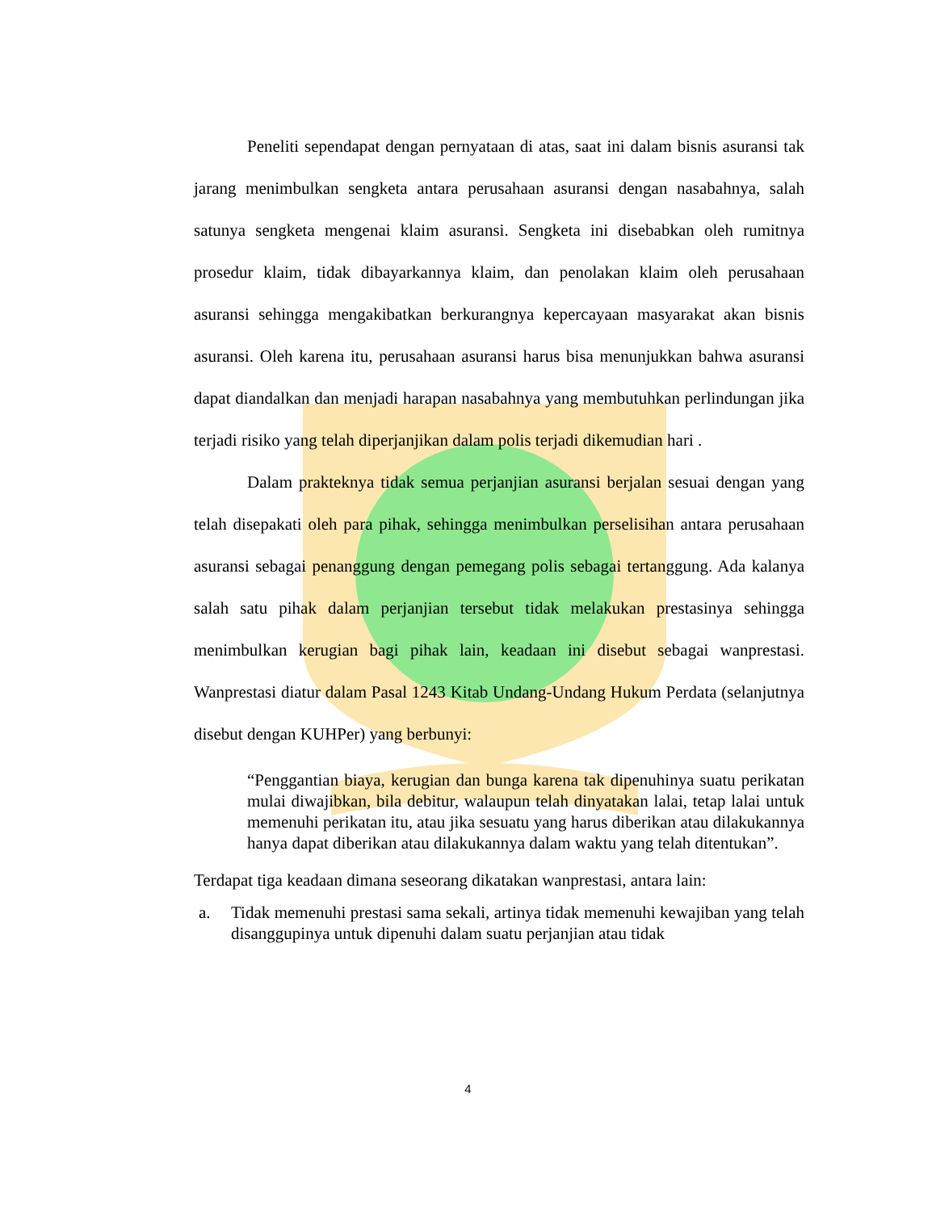Peneliti sependapat dengan pernyataan di atas, saat ini dalam bisnis asuransi tak jarang menimbulkan sengketa antara perusahaan asuransi dengan nasabahnya, salah satunya sengketa mengenai klaim asuransi. Sengketa ini disebabkan oleh rumitnya prosedur klaim, tidak dibayarkannya klaim, dan penolakan klaim oleh perusahaan asuransi sehingga mengakibatkan berkurangnya kepercayaan masyarakat akan bisnis asuransi. Oleh karena itu, perusahaan asuransi harus bisa menunjukkan bahwa asuransi dapat diandalkan dan menjadi harapan nasabahnya yang membutuhkan perlindungan jika terjadi risiko yang telah diperjanjikan dalam polis terjadi dikemudian hari .
Dalam prakteknya tidak semua perjanjian asuransi berjalan sesuai dengan yang telah disepakati oleh para pihak, sehingga menimbulkan perselisihan antara perusahaan asuransi sebagai penanggung dengan pemegang polis sebagai tertanggung. Ada kalanya salah satu pihak dalam perjanjian tersebut tidak melakukan prestasinya sehingga menimbulkan kerugian bagi pihak lain, keadaan ini disebut sebagai wanprestasi. Wanprestasi diatur dalam Pasal 1243 Kitab Undang-Undang Hukum Perdata (selanjutnya disebut dengan KUHPer) yang berbunyi:
“Penggantian biaya, kerugian dan bunga karena tak dipenuhinya suatu perikatan mulai diwajibkan, bila debitur, walaupun telah dinyatakan lalai, tetap lalai untuk memenuhi perikatan itu, atau jika sesuatu yang harus diberikan atau dilakukannya hanya dapat diberikan atau dilakukannya dalam waktu yang telah ditentukan”.
Terdapat tiga keadaan dimana seseorang dikatakan wanprestasi, antara lain:
a. Tidak memenuhi prestasi sama sekali, artinya tidak memenuhi kewajiban yang telah disanggupinya untuk dipenuhi dalam suatu perjanjian atau tidak
4